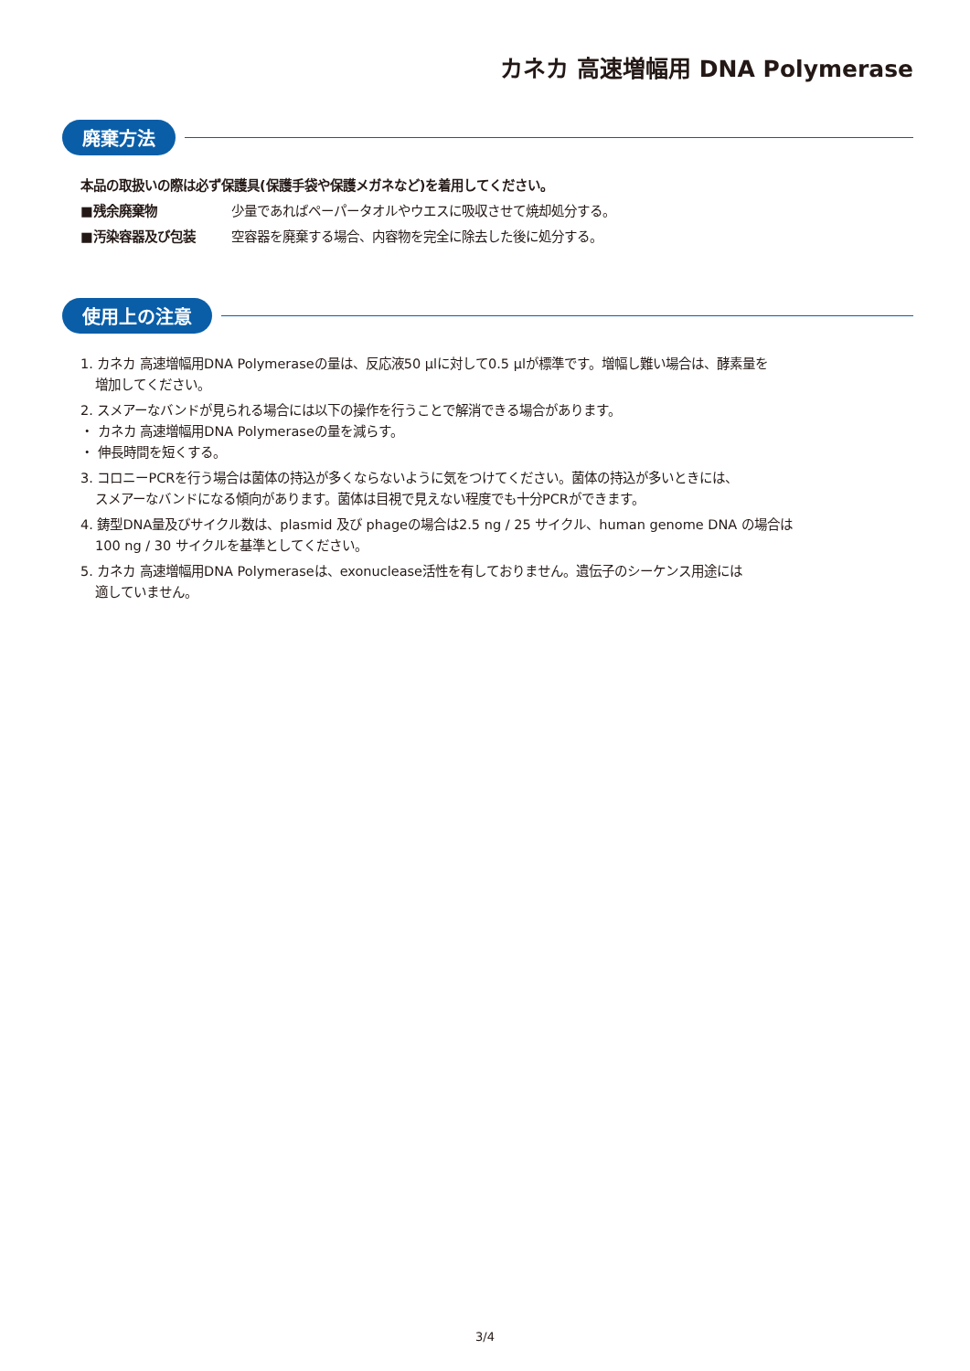カネカ 高速増幅用 DNA Polymerase
廃棄方法
本品の取扱いの際は必ず保護具(保護手袋や保護メガネなど)を着用してください。
■残余廃棄物 少量であればペーパータオルやウエスに吸収させて焼却処分する。
■汚染容器及び包装 空容器を廃棄する場合、内容物を完全に除去した後に処分する。
使用上の注意
1. カネカ 高速増幅用DNA Polymeraseの量は、反応液50 μlに対して0.5 μlが標準です。増幅し難い場合は、酵素量を
増加してください。
2. スメアーなバンドが見られる場合には以下の操作を行うことで解消できる場合があります。
・ カネカ 高速増幅用DNA Polymeraseの量を減らす。
・ 伸長時間を短くする。
3. コロニーPCRを行う場合は菌体の持込が多くならないように気をつけてください。菌体の持込が多いときには、
スメアーなバンドになる傾向があります。菌体は目視で見えない程度でも十分PCRができます。
4. 鋳型DNA量及びサイクル数は、plasmid 及び phageの場合は2.5 ng / 25 サイクル、human genome DNA の場合は
100 ng / 30 サイクルを基準としてください。
5. カネカ 高速増幅用DNA Polymeraseは、exonuclease活性を有しておりません。遺伝子のシーケンス用途には
適していません。
3/4